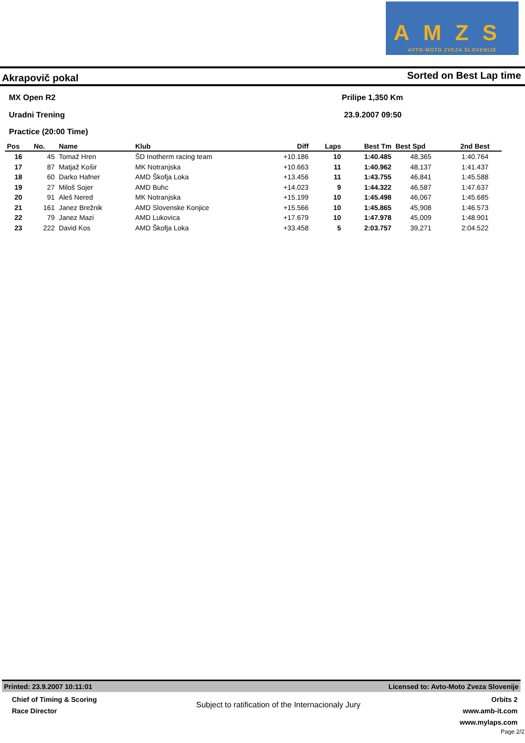AMZS
AVTO-MOTO ZVEZA SLOVENIJE
Akrapovič pokal Sorted on Best Lap time
MX Open R2
Uradni Trening
Practice (20:00 Time)
Prilipe 1,350 Km
23.9.2007 09:50
| Pos | No. | Name | Klub | Diff | Laps | Best Tm | Best Spd | 2nd Best |
| --- | --- | --- | --- | --- | --- | --- | --- | --- |
| 16 | 45 | Tomaž Hren | ŠD Inotherm racing team | +10.186 | 10 | 1:40.485 | 48,365 | 1:40.764 |
| 17 | 87 | Matjaž Košir | MK Notranjska | +10.663 | 11 | 1:40.962 | 48,137 | 1:41.437 |
| 18 | 60 | Darko Hafner | AMD Škofja Loka | +13.456 | 11 | 1:43.755 | 46,841 | 1:45.588 |
| 19 | 27 | Miloš Sojer | AMD Buhc | +14.023 | 9 | 1:44.322 | 46,587 | 1:47.637 |
| 20 | 91 | Aleš Nered | MK Notranjska | +15.199 | 10 | 1:45.498 | 46,067 | 1:45.685 |
| 21 | 161 | Janez Brežnik | AMD Slovenske Konjice | +15.566 | 10 | 1:45.865 | 45,908 | 1:46.573 |
| 22 | 79 | Janez Mazi | AMD Lukovica | +17.679 | 10 | 1:47.978 | 45,009 | 1:48.901 |
| 23 | 222 | David Kos | AMD Škofja Loka | +33.458 | 5 | 2:03.757 | 39,271 | 2:04.522 |
Printed: 23.9.2007 10:11:01 Licensed to: Avto-Moto Zveza Slovenije
Chief of Timing & Scoring
Race Director
Subject to ratification of the Internacionaly Jury
Orbits 2
www.amb-it.com
www.mylaps.com
Page 2/2